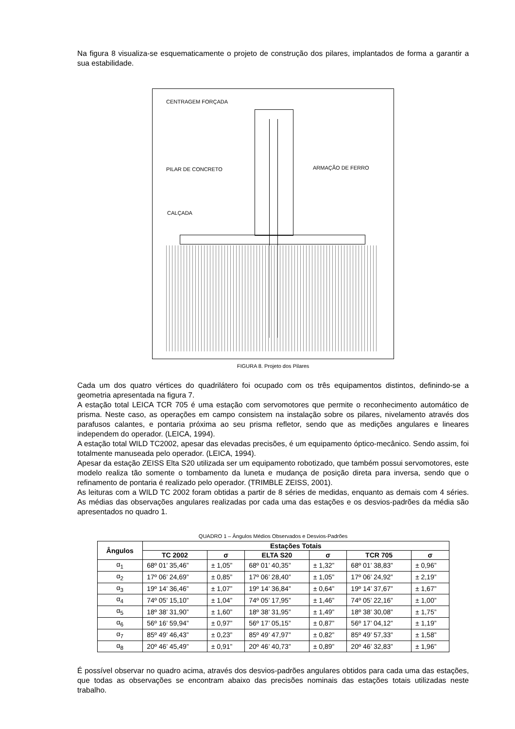Na figura 8 visualiza-se esquematicamente o projeto de construção dos pilares, implantados de forma a garantir a sua estabilidade.
CENTRAGEM FORÇADA
PILAR DE CONCRETO ARMAÇÃO DE FERRO
CALÇADA
FIGURA 8. Projeto dos Pilares
Cada um dos quatro vértices do quadrilátero foi ocupado com os três equipamentos distintos, definindo-se a geometria apresentada na figura 7.
A estação total LEICA TCR 705 é uma estação com servomotores que permite o reconhecimento automático de prisma. Neste caso, as operações em campo consistem na instalação sobre os pilares, nivelamento através dos parafusos calantes, e pontaria próxima ao seu prisma refletor, sendo que as medições angulares e lineares independem do operador. (LEICA, 1994).
A estação total WILD TC2002, apesar das elevadas precisões, é um equipamento óptico-mecânico. Sendo assim, foi totalmente manuseada pelo operador. (LEICA, 1994).
Apesar da estação ZEISS Elta S20 utilizada ser um equipamento robotizado, que também possui servomotores, este modelo realiza tão somente o tombamento da luneta e mudança de posição direta para inversa, sendo que o refinamento de pontaria é realizado pelo operador. (TRIMBLE ZEISS, 2001).
As leituras com a WILD TC 2002 foram obtidas a partir de 8 séries de medidas, enquanto as demais com 4 séries. As médias das observações angulares realizadas por cada uma das estações e os desvios-padrões da média são apresentados no quadro 1.
QUADRO 1 – Ângulos Médios Observados e Desvios-Padrões
| Ângulos | Estações Totais | | | | | |
| --- | --- | --- | --- | --- | --- | --- |
| | TC 2002 | σ | ELTA S20 | σ | TCR 705 | σ |
| α<sub>1</sub> | 68º 01’ 35,46” | ± 1,05” | 68º 01’ 40,35” | ± 1,32” | 68º 01’ 38,83” | ± 0,96” |
| α<sub>2</sub> | 17º 06’ 24,69” | ± 0,85” | 17º 06’ 28,40” | ± 1,05” | 17º 06’ 24,92” | ± 2,19” |
| α<sub>3</sub> | 19º 14’ 36,46” | ± 1,07” | 19º 14’ 36,84” | ± 0,64” | 19º 14’ 37,67” | ± 1,67” |
| α<sub>4</sub> | 74º 05’ 15,10” | ± 1,04” | 74º 05’ 17,95” | ± 1,46” | 74º 05’ 22,16” | ± 1,00” |
| α<sub>5</sub> | 18º 38’ 31,90” | ± 1,60” | 18º 38’ 31,95” | ± 1,49” | 18º 38’ 30,08” | ± 1,75” |
| α<sub>6</sub> | 56º 16’ 59,94” | ± 0,97” | 56º 17’ 05,15” | ± 0,87” | 56º 17’ 04,12” | ± 1,19” |
| α<sub>7</sub> | 85º 49’ 46,43” | ± 0,23” | 85º 49’ 47,97” | ± 0,82” | 85º 49’ 57,33” | ± 1,58” |
| α<sub>8</sub> | 20º 46’ 45,49” | ± 0,91” | 20º 46’ 40,73” | ± 0,89” | 20º 46’ 32,83” | ± 1,96” |
É possível observar no quadro acima, através dos desvios-padrões angulares obtidos para cada uma das estações, que todas as observações se encontram abaixo das precisões nominais das estações totais utilizadas neste trabalho.